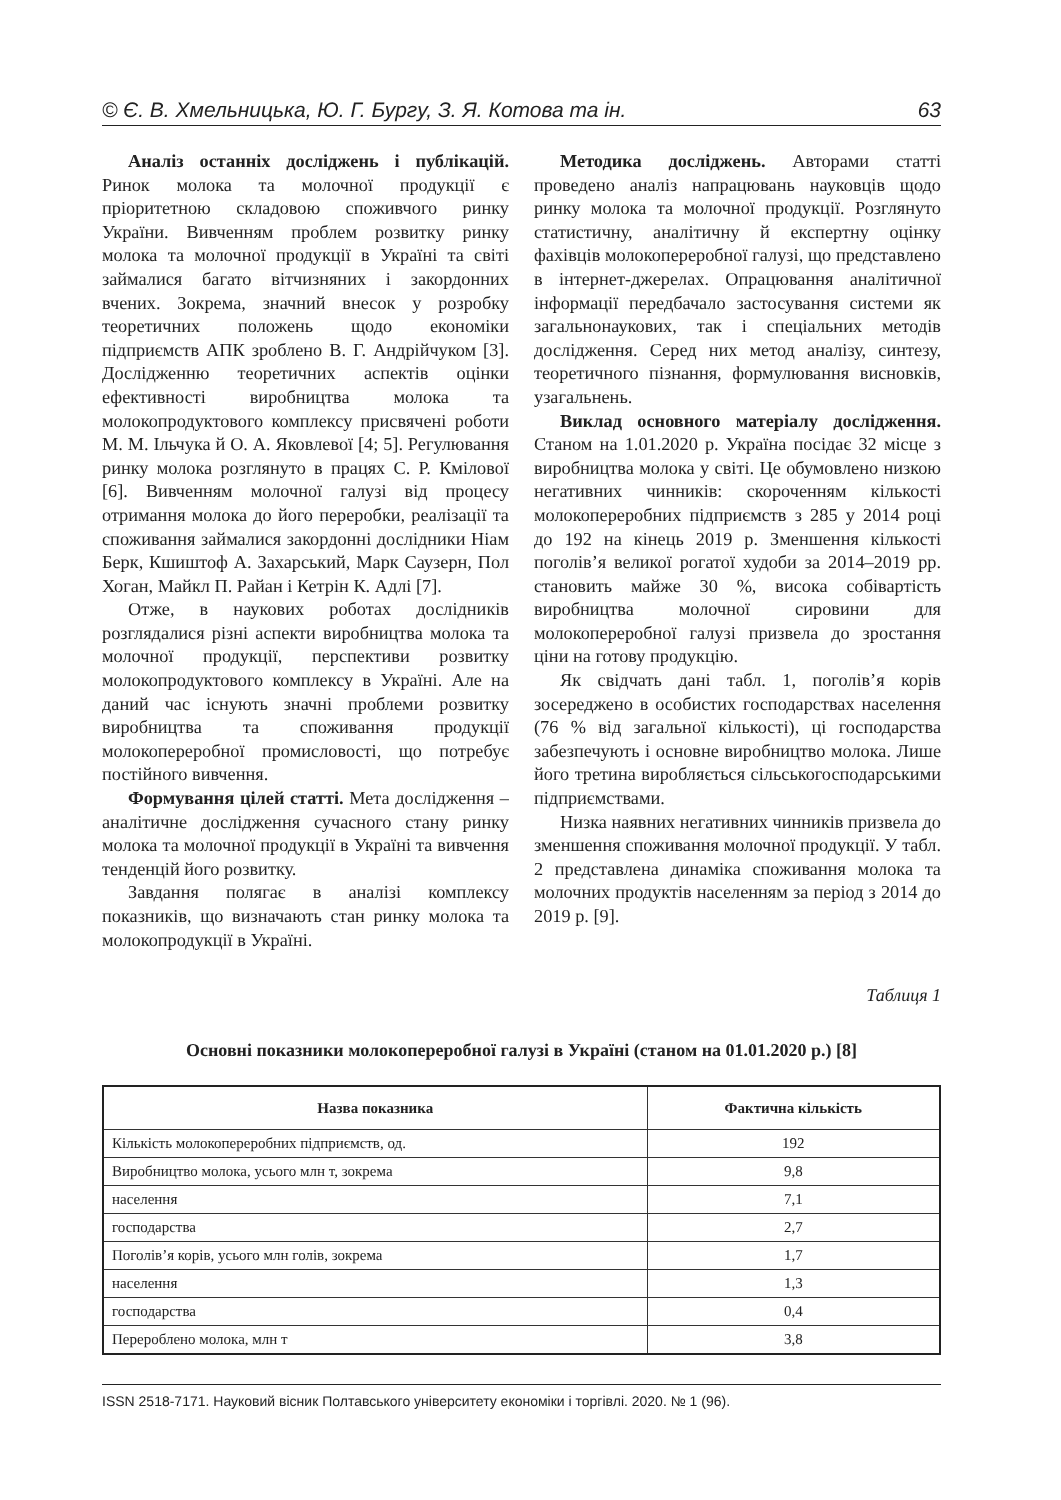© Є. В. Хмельницька, Ю. Г. Бургу, З. Я. Котова та ін. 63
Аналіз останніх досліджень і публікацій. Ринок молока та молочної продукції є пріоритетною складовою споживчого ринку України. Вивченням проблем розвитку ринку молока та молочної продукції в Україні та світі займалися багато вітчизняних і закордонних вчених. Зокрема, значний внесок у розробку теоретичних положень щодо економіки підприємств АПК зроблено В. Г. Андрійчуком [3]. Дослідженню теоретичних аспектів оцінки ефективності виробництва молока та молокопродуктового комплексу присвячені роботи М. М. Ільчука й О. А. Яковлевої [4; 5]. Регулювання ринку молока розглянуто в працях С. Р. Кмілової [6]. Вивченням молочної галузі від процесу отримання молока до його переробки, реалізації та споживання займалися закордонні дослідники Ніам Берк, Кшиштоф А. Захарський, Марк Саузерн, Пол Хоган, Майкл П. Райан і Кетрін К. Адлі [7].
Отже, в наукових роботах дослідників розглядалися різні аспекти виробництва молока та молочної продукції, перспективи розвитку молокопродуктового комплексу в Україні. Але на даний час існують значні проблеми розвитку виробництва та споживання продукції молокопереробної промисловості, що потребує постійного вивчення.
Формування цілей статті. Мета дослідження – аналітичне дослідження сучасного стану ринку молока та молочної продукції в Україні та вивчення тенденцій його розвитку.
Завдання полягає в аналізі комплексу показників, що визначають стан ринку молока та молокопродукції в Україні.
Методика досліджень. Авторами статті проведено аналіз напрацювань науковців щодо ринку молока та молочної продукції. Розглянуто статистичну, аналітичну й експертну оцінку фахівців молокопереробної галузі, що представлено в інтернет-джерелах. Опрацювання аналітичної інформації передбачало застосування системи як загальнонаукових, так і спеціальних методів дослідження. Серед них метод аналізу, синтезу, теоретичного пізнання, формулювання висновків, узагальнень.
Виклад основного матеріалу дослідження. Станом на 1.01.2020 р. Україна посідає 32 місце з виробництва молока у світі. Це обумовлено низкою негативних чинників: скороченням кількості молокопереробних підприємств з 285 у 2014 році до 192 на кінець 2019 р. Зменшення кількості поголів’я великої рогатої худоби за 2014–2019 рр. становить майже 30 %, висока собівартість виробництва молочної сировини для молокопереробної галузі призвела до зростання ціни на готову продукцію.
Як свідчать дані табл. 1, поголів’я корів зосереджено в особистих господарствах населення (76 % від загальної кількості), ці господарства забезпечують і основне виробництво молока. Лише його третина виробляється сільськогосподарськими підприємствами.
Низка наявних негативних чинників призвела до зменшення споживання молочної продукції. У табл. 2 представлена динаміка споживання молока та молочних продуктів населенням за період з 2014 до 2019 р. [9].
Таблиця 1
Основні показники молокопереробної галузі в Україні (станом на 01.01.2020 р.) [8]
| Назва показника | Фактична кількість |
| --- | --- |
| Кількість молокопереробних підприємств, од. | 192 |
| Виробництво молока, усього млн т, зокрема | 9,8 |
| населення | 7,1 |
| господарства | 2,7 |
| Поголів’я корів, усього млн голів, зокрема | 1,7 |
| населення | 1,3 |
| господарства | 0,4 |
| Перероблено молока, млн т | 3,8 |
ISSN 2518-7171. Науковий вісник Полтавського університету економіки і торгівлі. 2020. № 1 (96).